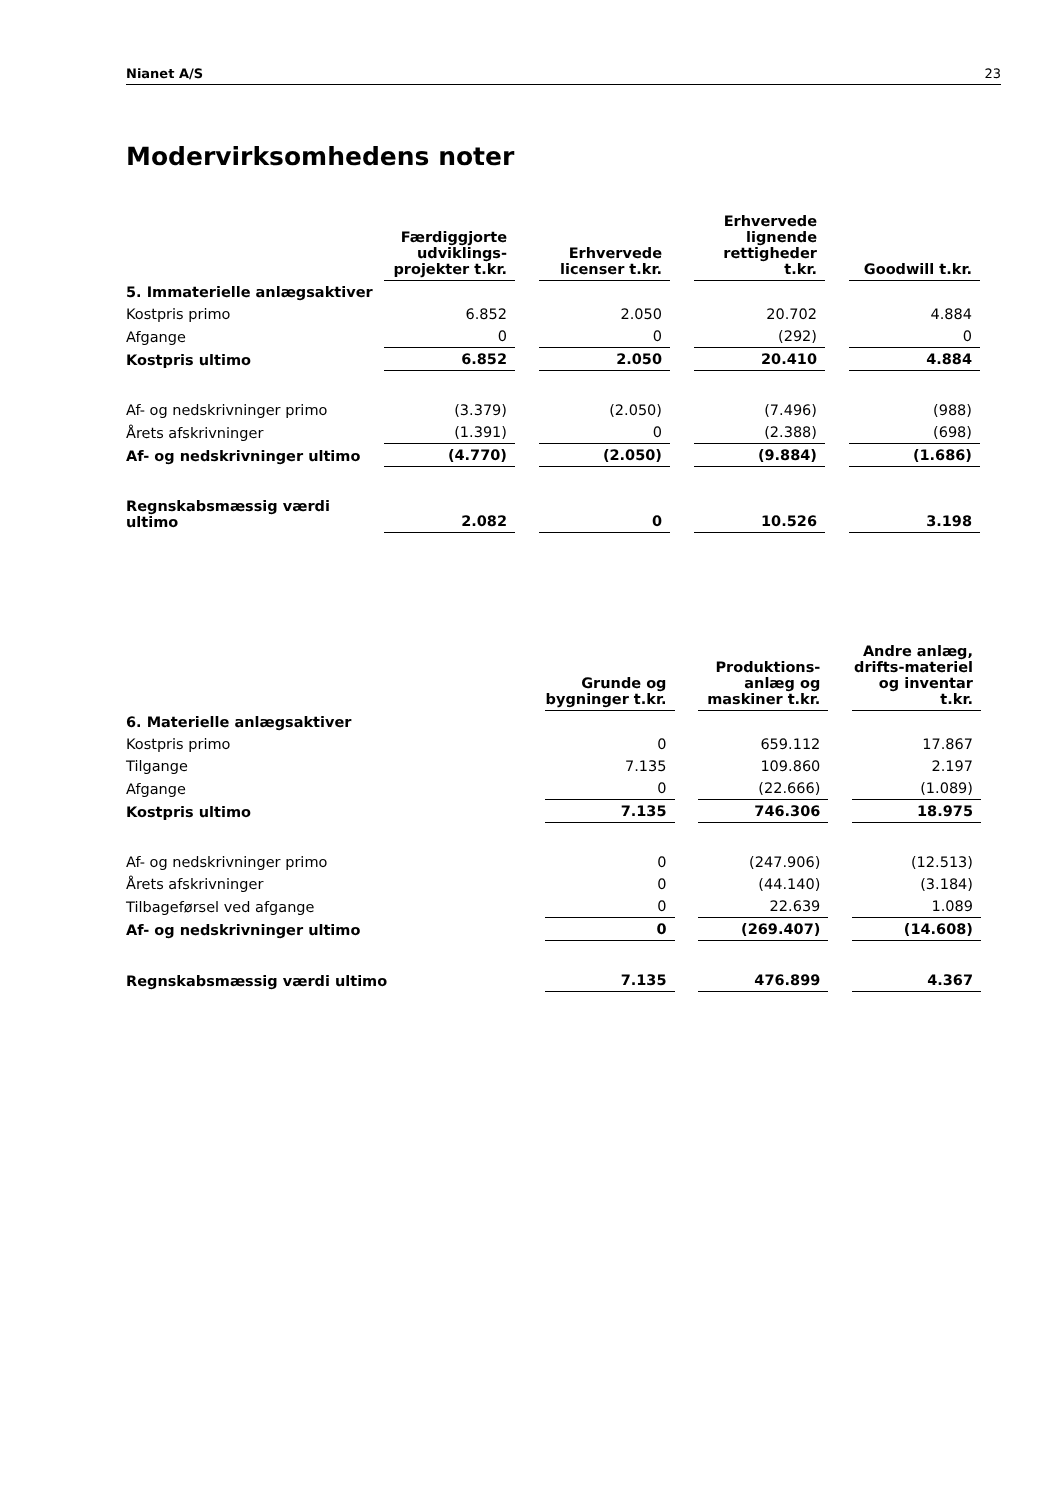Nianet A/S 23
Modervirksomhedens noter
| | Færdiggjorte udviklings-projekter t.kr. | | Erhvervede licenser t.kr. | | Erhvervede lignende rettigheder t.kr. | | Goodwill t.kr. |
| --- | --- | --- | --- | --- | --- | --- | --- |
| 5. Immaterielle anlægsaktiver | | | | | | | |
| Kostpris primo | 6.852 | | 2.050 | | 20.702 | | 4.884 |
| Afgange | 0 | | 0 | | (292) | | 0 |
| Kostpris ultimo | 6.852 | | 2.050 | | 20.410 | | 4.884 |
| Af- og nedskrivninger primo | (3.379) | | (2.050) | | (7.496) | | (988) |
| Årets afskrivninger | (1.391) | | 0 | | (2.388) | | (698) |
| Af- og nedskrivninger ultimo | (4.770) | | (2.050) | | (9.884) | | (1.686) |
| Regnskabsmæssig værdi ultimo | 2.082 | | 0 | | 10.526 | | 3.198 |
| | Grunde og bygninger t.kr. | | Produktions-anlæg og maskiner t.kr. | | Andre anlæg, drifts-materiel og inventar t.kr. |
| --- | --- | --- | --- | --- | --- |
| 6. Materielle anlægsaktiver | | | | | |
| Kostpris primo | 0 | | 659.112 | | 17.867 |
| Tilgange | 7.135 | | 109.860 | | 2.197 |
| Afgange | 0 | | (22.666) | | (1.089) |
| Kostpris ultimo | 7.135 | | 746.306 | | 18.975 |
| Af- og nedskrivninger primo | 0 | | (247.906) | | (12.513) |
| Årets afskrivninger | 0 | | (44.140) | | (3.184) |
| Tilbageførsel ved afgange | 0 | | 22.639 | | 1.089 |
| Af- og nedskrivninger ultimo | 0 | | (269.407) | | (14.608) |
| Regnskabsmæssig værdi ultimo | 7.135 | | 476.899 | | 4.367 |